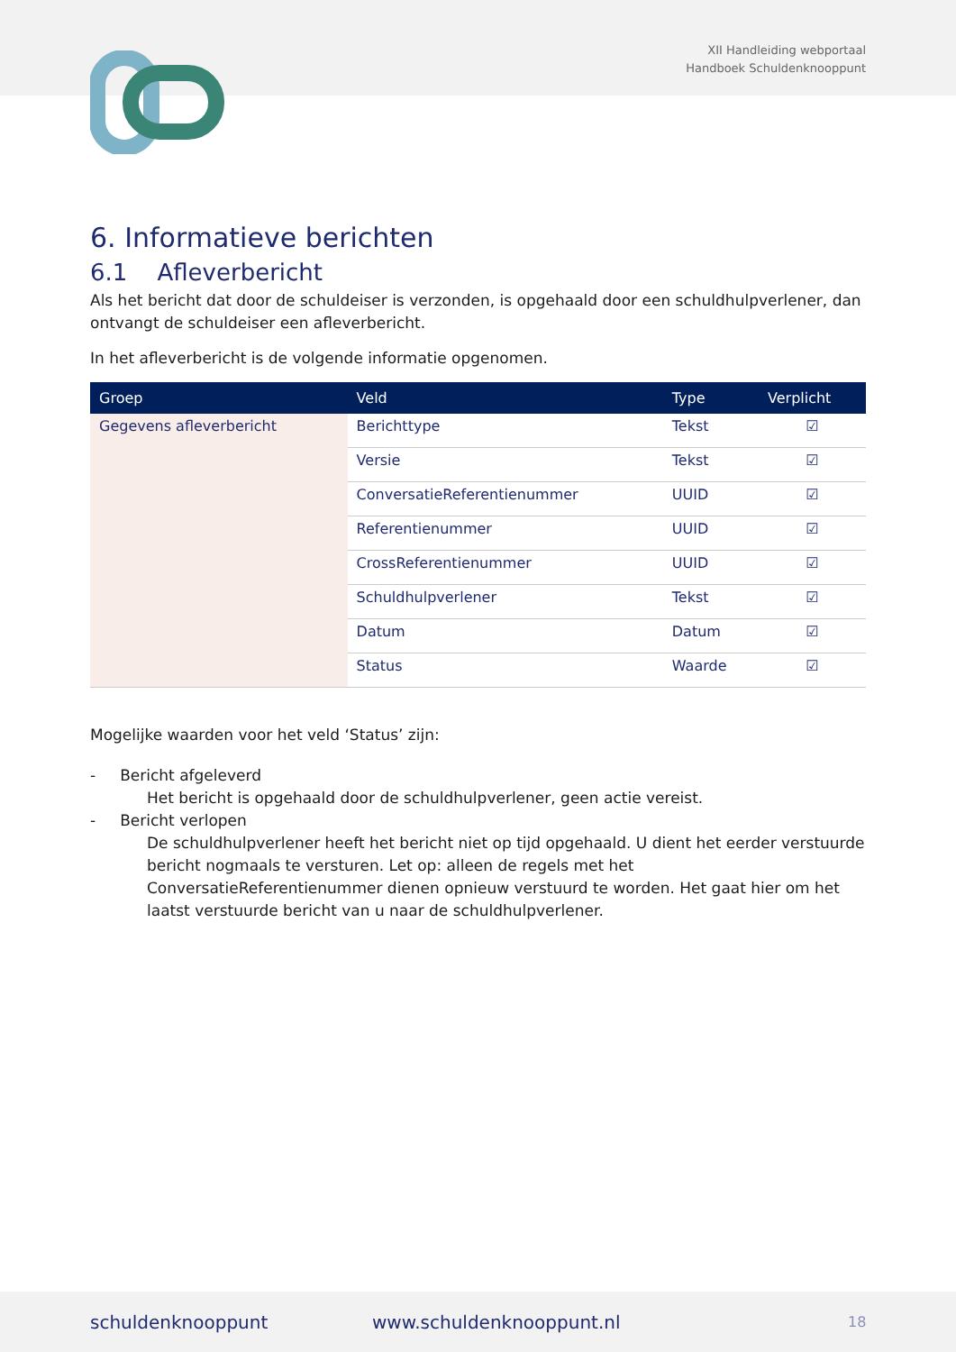XII Handleiding webportaal
Handboek Schuldenknooppunt
6. Informatieve berichten
6.1 Afleverbericht
Als het bericht dat door de schuldeiser is verzonden, is opgehaald door een schuldhulpverlener, dan ontvangt de schuldeiser een afleverbericht.
In het afleverbericht is de volgende informatie opgenomen.
| Groep | Veld | Type | Verplicht |
| --- | --- | --- | --- |
| Gegevens afleverbericht | Berichttype | Tekst | ☑ |
| | Versie | Tekst | ☑ |
| | ConversatieReferentienummer | UUID | ☑ |
| | Referentienummer | UUID | ☑ |
| | CrossReferentienummer | UUID | ☑ |
| | Schuldhulpverlener | Tekst | ☑ |
| | Datum | Datum | ☑ |
| | Status | Waarde | ☑ |
Mogelijke waarden voor het veld ‘Status’ zijn:
- Bericht afgeleverd
Het bericht is opgehaald door de schuldhulpverlener, geen actie vereist.
- Bericht verlopen
De schuldhulpverlener heeft het bericht niet op tijd opgehaald. U dient het eerder verstuurde bericht nogmaals te versturen. Let op: alleen de regels met het ConversatieReferentienummer dienen opnieuw verstuurd te worden. Het gaat hier om het laatst verstuurde bericht van u naar de schuldhulpverlener.
schuldenknooppunt www.schuldenknooppunt.nl 18